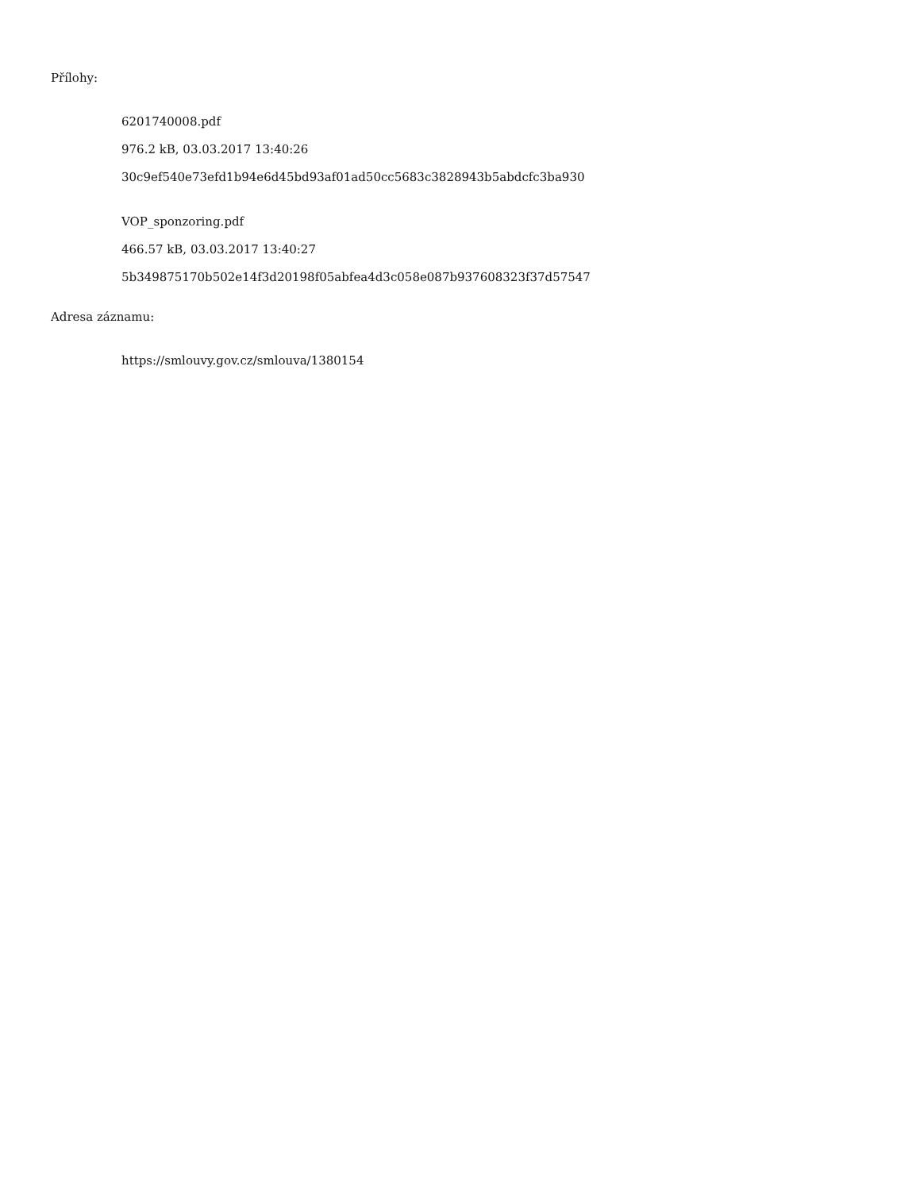Přílohy:
6201740008.pdf
976.2 kB, 03.03.2017 13:40:26
30c9ef540e73efd1b94e6d45bd93af01ad50cc5683c3828943b5abdcfc3ba930
VOP_sponzoring.pdf
466.57 kB, 03.03.2017 13:40:27
5b349875170b502e14f3d20198f05abfea4d3c058e087b937608323f37d57547
Adresa záznamu:
https://smlouvy.gov.cz/smlouva/1380154